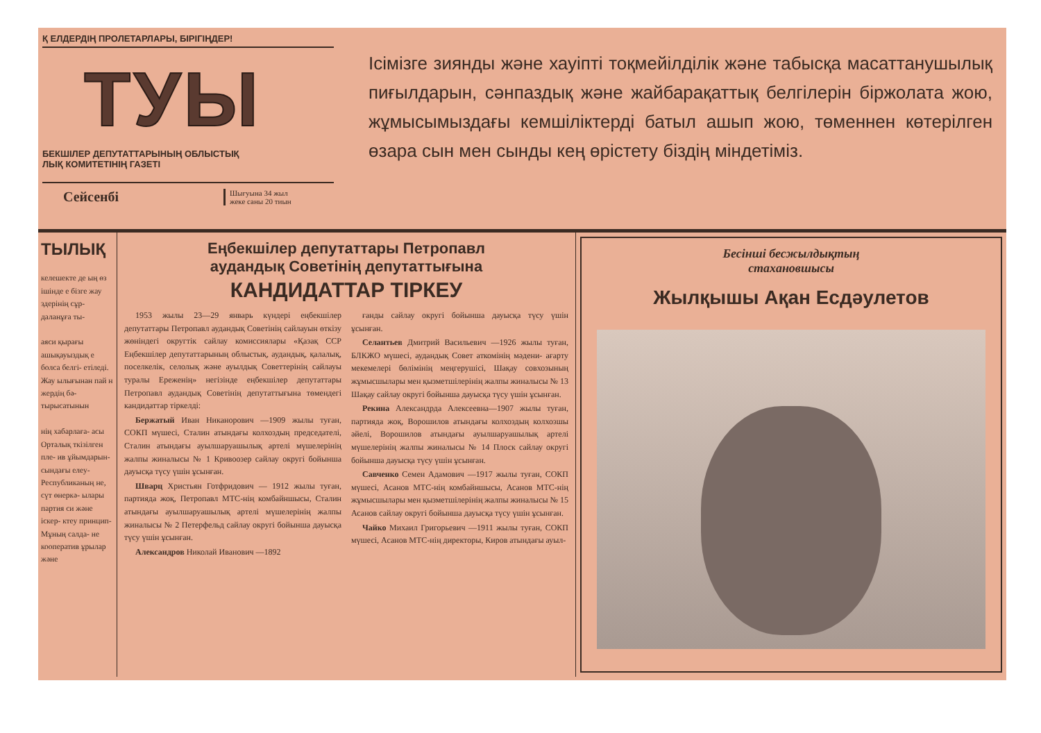Қ ЕЛДЕРДІҢ ПРОЛЕТАРЛАРЫ, БІРІГІҢДЕР!
ТУЫ
БЕКШІЛЕР ДЕПУТАТТАРЫНЫҢ ОБЛЫСТЫҚ
ЛЫҚ КОМИТЕТІНІҢ ГАЗЕТІ
Сейсенбі Шығуына 34 жыл
жеке саны 20 тиын
Ісімізге зиянды және хауіпті тоқмейілділік және табысқа масаттанушылық пиғылдарын, сәнпаздық және жайбарақаттық белгілерін біржолата жою, жұмысымыздағы кемшіліктерді батыл ашып жою, төменнен көтерілген өзара сын мен сынды кең өрістету біздің міндетіміз.
ТЫЛЫҚ
келешекте де ың өз ішінде е бізге жау здерінің сұр- даланұға ты-
аяси қырағы ашықауыздық е болса белгі- етіледі. Жау ылығынан пай н жердің бә- тырысатынын
нің хабарлаға- асы Орталық ткізілген пле- ив ұйымдарын- сындағы елеу- Республиканың не, сүт өнеркә- ылары партия си және іскер- ктеу принцип- Мұның салда- не кооператив ұрылар және
Еңбекшілер депутаттары Петропавл
аудандық Советінің депутаттығына
КАНДИДАТТАР ТІРКЕУ
1953 жылы 23—29 январь күндері еңбекшілер депутаттары Петропавл аудандық Советінің сайлауын өткізу жөніндегі округтік сайлау комиссиялары «Қазақ ССР Еңбекшілер депутаттарының облыстық, аудандық, қалалық, поселкелік, селолық және ауылдық Советтерінің сайлауы туралы Ереженің» негізінде еңбекшілер депутаттары Петропавл аудандық Советінің депутаттығына төмендегі кандидаттар тіркелді:
Бержатый Иван Никанорович —1909 жылы туған, СОКП мүшесі, Сталин атындағы колхоздың председателі, Сталин атындағы ауылшаруашылық артелі мүшелерінің жалпы жиналысы № 1 Кривоозер сайлау округі бойынша дауысқа түсу үшін ұсынған.
Шварц Христьян Готфридович — 1912 жылы туған, партияда жоқ, Петропавл МТС-нің комбайншысы, Сталин атындағы ауылшаруашылық артелі мүшелерінің жалпы жиналысы № 2 Петерфельд сайлау округі бойынша дауысқа түсу үшін ұсынған.
Александров Николай Иванович —1892
ғанды сайлау округі бойынша дауысқа түсу үшін ұсынған.
Селантьев Дмитрий Васильевич —1926 жылы туған, БЛКЖО мүшесі, аудандық Совет аткомінің мәдени- ағарту мекемелері бөлімінің меңгерушісі, Шақау совхозының жұмысшылары мен қызметшілерінің жалпы жиналысы № 13 Шақау сайлау округі бойынша дауысқа түсу үшін ұсынған.
Рекина Александрда Алексеевна—1907 жылы туған, партияда жоқ, Ворошилов атындағы колхоздың колхозшы әйелі, Ворошилов атындағы ауылшаруашылық артелі мүшелерінің жалпы жиналысы № 14 Плоск сайлау округі бойынша дауысқа түсу үшін ұсынған.
Савченко Семен Адамович —1917 жылы туған, СОКП мүшесі, Асанов МТС-нің комбайншысы, Асанов МТС-нің жұмысшылары мен қызметшілерінің жалпы жиналысы № 15 Асанов сайлау округі бойынша дауысқа түсу үшін ұсынған.
Чайко Михаил Григорьевич —1911 жылы туған, СОКП мүшесі, Асанов МТС-нің директоры, Киров атындағы ауыл-
Бесінші бесжылдықтың
стахановшысы
Жылқышы Ақан Есдәулетов